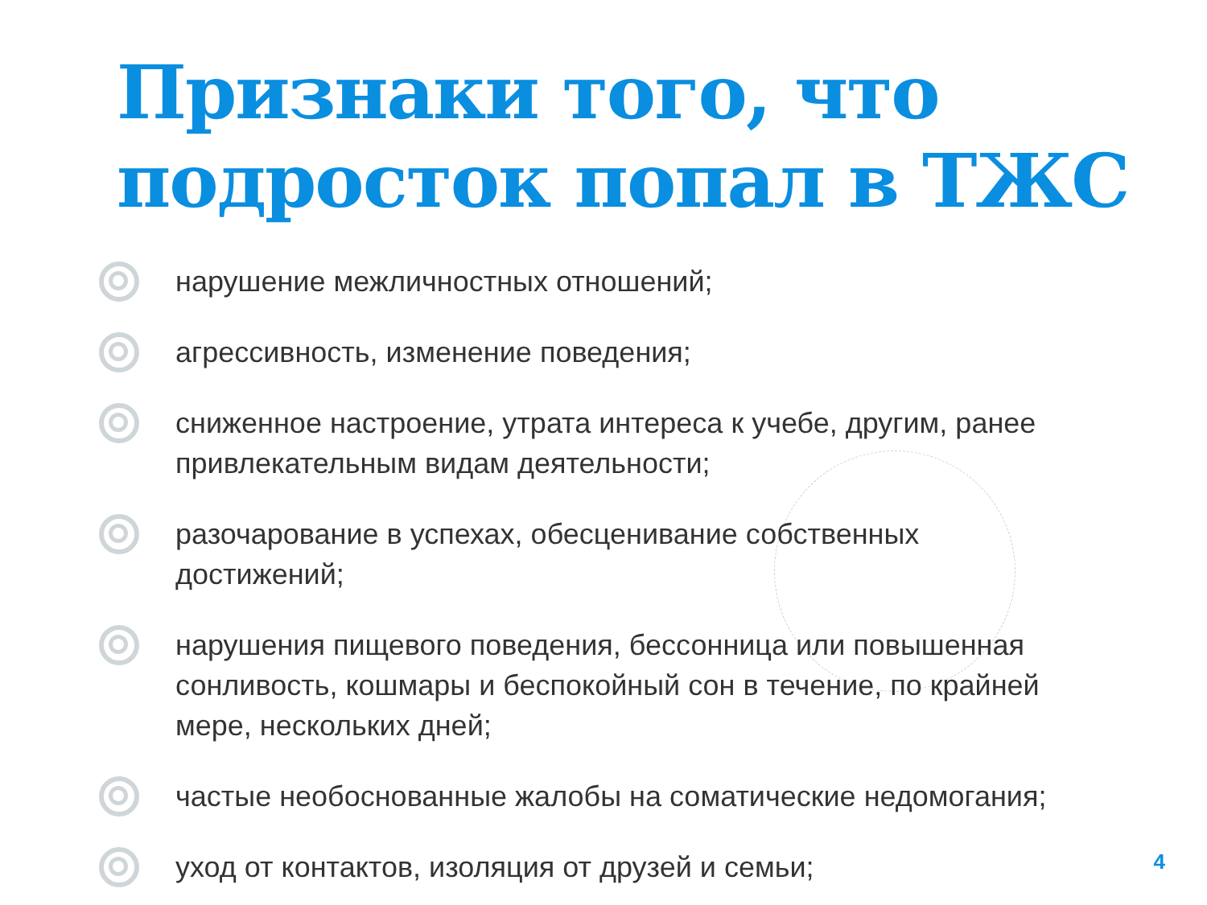Признаки того, что подросток попал в ТЖС
нарушение межличностных отношений;
агрессивность, изменение поведения;
сниженное настроение, утрата интереса к учебе, другим, ранее привлекательным видам деятельности;
разочарование в успехах, обесценивание собственных достижений;
нарушения пищевого поведения, бессонница или повышенная сонливость, кошмары и беспокойный сон в течение, по крайней мере, нескольких дней;
частые необоснованные жалобы на соматические недомогания;
уход от контактов, изоляция от друзей и семьи;
4